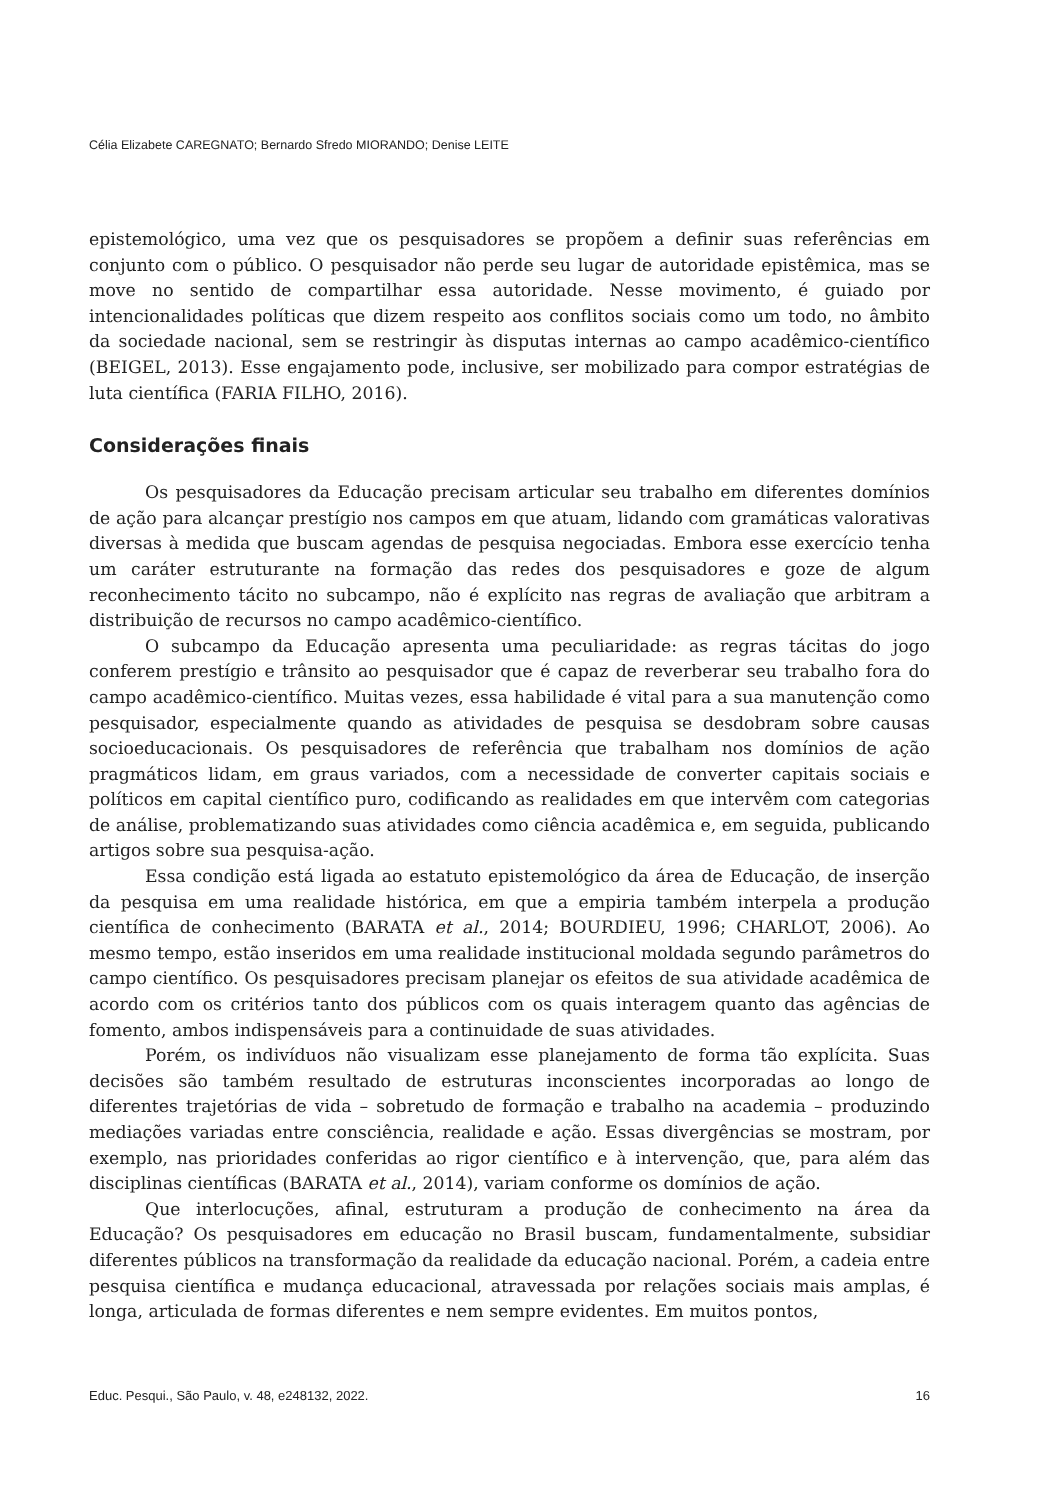Célia Elizabete CAREGNATO; Bernardo Sfredo MIORANDO; Denise LEITE
epistemológico, uma vez que os pesquisadores se propõem a definir suas referências em conjunto com o público. O pesquisador não perde seu lugar de autoridade epistêmica, mas se move no sentido de compartilhar essa autoridade. Nesse movimento, é guiado por intencionalidades políticas que dizem respeito aos conflitos sociais como um todo, no âmbito da sociedade nacional, sem se restringir às disputas internas ao campo acadêmico-científico (BEIGEL, 2013). Esse engajamento pode, inclusive, ser mobilizado para compor estratégias de luta científica (FARIA FILHO, 2016).
Considerações finais
Os pesquisadores da Educação precisam articular seu trabalho em diferentes domínios de ação para alcançar prestígio nos campos em que atuam, lidando com gramáticas valorativas diversas à medida que buscam agendas de pesquisa negociadas. Embora esse exercício tenha um caráter estruturante na formação das redes dos pesquisadores e goze de algum reconhecimento tácito no subcampo, não é explícito nas regras de avaliação que arbitram a distribuição de recursos no campo acadêmico-científico.
O subcampo da Educação apresenta uma peculiaridade: as regras tácitas do jogo conferem prestígio e trânsito ao pesquisador que é capaz de reverberar seu trabalho fora do campo acadêmico-científico. Muitas vezes, essa habilidade é vital para a sua manutenção como pesquisador, especialmente quando as atividades de pesquisa se desdobram sobre causas socioeducacionais. Os pesquisadores de referência que trabalham nos domínios de ação pragmáticos lidam, em graus variados, com a necessidade de converter capitais sociais e políticos em capital científico puro, codificando as realidades em que intervêm com categorias de análise, problematizando suas atividades como ciência acadêmica e, em seguida, publicando artigos sobre sua pesquisa-ação.
Essa condição está ligada ao estatuto epistemológico da área de Educação, de inserção da pesquisa em uma realidade histórica, em que a empiria também interpela a produção científica de conhecimento (BARATA et al., 2014; BOURDIEU, 1996; CHARLOT, 2006). Ao mesmo tempo, estão inseridos em uma realidade institucional moldada segundo parâmetros do campo científico. Os pesquisadores precisam planejar os efeitos de sua atividade acadêmica de acordo com os critérios tanto dos públicos com os quais interagem quanto das agências de fomento, ambos indispensáveis para a continuidade de suas atividades.
Porém, os indivíduos não visualizam esse planejamento de forma tão explícita. Suas decisões são também resultado de estruturas inconscientes incorporadas ao longo de diferentes trajetórias de vida – sobretudo de formação e trabalho na academia – produzindo mediações variadas entre consciência, realidade e ação. Essas divergências se mostram, por exemplo, nas prioridades conferidas ao rigor científico e à intervenção, que, para além das disciplinas científicas (BARATA et al., 2014), variam conforme os domínios de ação.
Que interlocuções, afinal, estruturam a produção de conhecimento na área da Educação? Os pesquisadores em educação no Brasil buscam, fundamentalmente, subsidiar diferentes públicos na transformação da realidade da educação nacional. Porém, a cadeia entre pesquisa científica e mudança educacional, atravessada por relações sociais mais amplas, é longa, articulada de formas diferentes e nem sempre evidentes. Em muitos pontos,
Educ. Pesqui., São Paulo, v. 48, e248132, 2022. 16